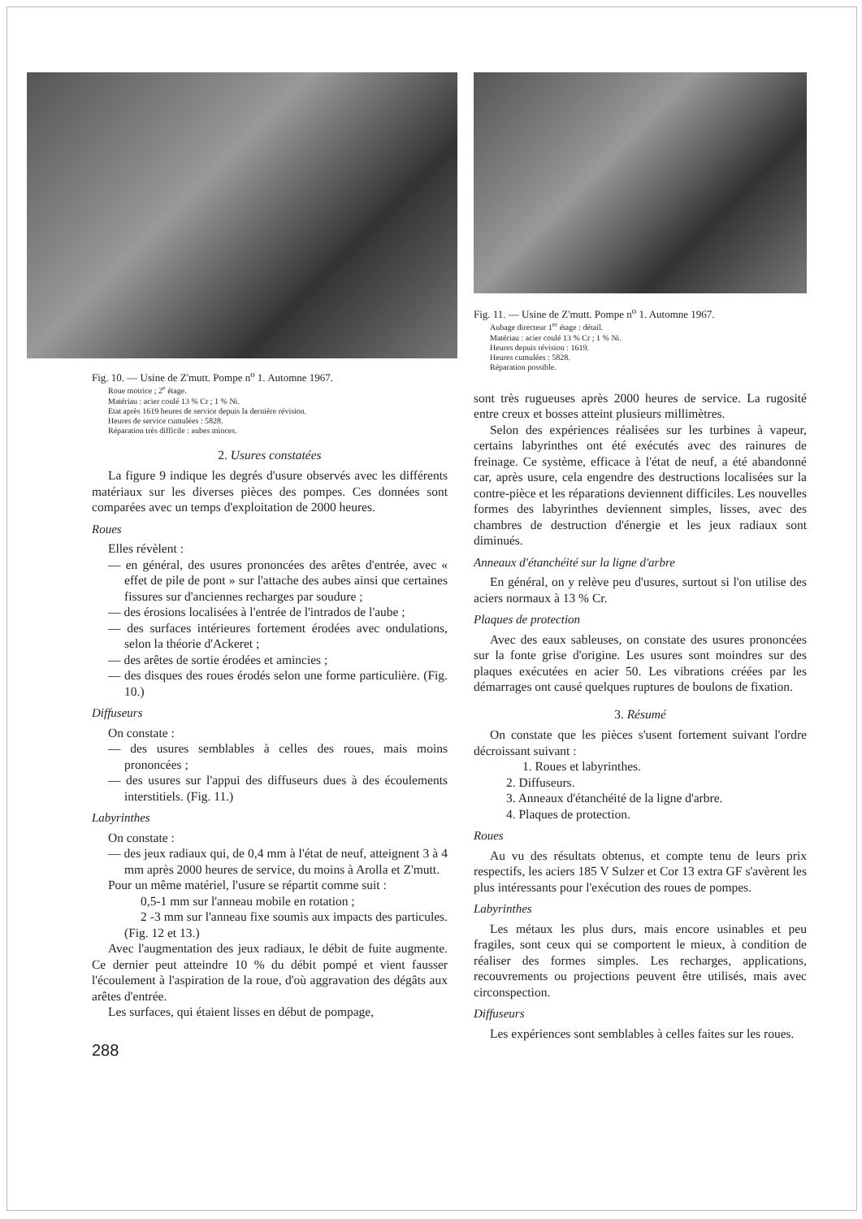Fig. 10. — Usine de Z'mutt. Pompe n<sup>o</sup> 1. Automne 1967.
Roue motrice ; 2<sup>e</sup> étage.
Matériau : acier coulé 13 % Cr ; 1 % Ni.
Etat après 1619 heures de service depuis la dernière révision.
Heures de service cumulées : 5828.
Réparation très difficile : aubes minces.
2. Usures constatées
La figure 9 indique les degrés d'usure observés avec les différents matériaux sur les diverses pièces des pompes. Ces données sont comparées avec un temps d'exploitation de 2000 heures.
Roues
Elles révèlent :
— en général, des usures prononcées des arêtes d'entrée, avec « effet de pile de pont » sur l'attache des aubes ainsi que certaines fissures sur d'anciennes recharges par soudure ;
— des érosions localisées à l'entrée de l'intrados de l'aube ;
— des surfaces intérieures fortement érodées avec ondulations, selon la théorie d'Ackeret ;
— des arêtes de sortie érodées et amincies ;
— des disques des roues érodés selon une forme particulière. (Fig. 10.)
Diffuseurs
On constate :
— des usures semblables à celles des roues, mais moins prononcées ;
— des usures sur l'appui des diffuseurs dues à des écoulements interstitiels. (Fig. 11.)
Labyrinthes
On constate :
— des jeux radiaux qui, de 0,4 mm à l'état de neuf, atteignent 3 à 4 mm après 2000 heures de service, du moins à Arolla et Z'mutt.
Pour un même matériel, l'usure se répartit comme suit :
0,5-1 mm sur l'anneau mobile en rotation ;
2 -3 mm sur l'anneau fixe soumis aux impacts des particules. (Fig. 12 et 13.)
Avec l'augmentation des jeux radiaux, le débit de fuite augmente. Ce dernier peut atteindre 10 % du débit pompé et vient fausser l'écoulement à l'aspiration de la roue, d'où aggravation des dégâts aux arêtes d'entrée.
Les surfaces, qui étaient lisses en début de pompage,
288
Fig. 11. — Usine de Z'mutt. Pompe n<sup>o</sup> 1. Automne 1967.
Aubage directeur 1<sup>er</sup> étage : détail.
Matériau : acier coulé 13 % Cr ; 1 % Ni.
Heures depuis révision : 1619.
Heures cumulées : 5828.
Réparation possible.
sont très rugueuses après 2000 heures de service. La rugosité entre creux et bosses atteint plusieurs millimètres.
Selon des expériences réalisées sur les turbines à vapeur, certains labyrinthes ont été exécutés avec des rainures de freinage. Ce système, efficace à l'état de neuf, a été abandonné car, après usure, cela engendre des destructions localisées sur la contre-pièce et les réparations deviennent difficiles. Les nouvelles formes des labyrinthes deviennent simples, lisses, avec des chambres de destruction d'énergie et les jeux radiaux sont diminués.
Anneaux d'étanchéité sur la ligne d'arbre
En général, on y relève peu d'usures, surtout si l'on utilise des aciers normaux à 13 % Cr.
Plaques de protection
Avec des eaux sableuses, on constate des usures prononcées sur la fonte grise d'origine. Les usures sont moindres sur des plaques exécutées en acier 50. Les vibrations créées par les démarrages ont causé quelques ruptures de boulons de fixation.
3. Résumé
On constate que les pièces s'usent fortement suivant l'ordre décroissant suivant :
1. Roues et labyrinthes.
2. Diffuseurs.
3. Anneaux d'étanchéité de la ligne d'arbre.
4. Plaques de protection.
Roues
Au vu des résultats obtenus, et compte tenu de leurs prix respectifs, les aciers 185 V Sulzer et Cor 13 extra GF s'avèrent les plus intéressants pour l'exécution des roues de pompes.
Labyrinthes
Les métaux les plus durs, mais encore usinables et peu fragiles, sont ceux qui se comportent le mieux, à condition de réaliser des formes simples. Les recharges, applications, recouvrements ou projections peuvent être utilisés, mais avec circonspection.
Diffuseurs
Les expériences sont semblables à celles faites sur les roues.